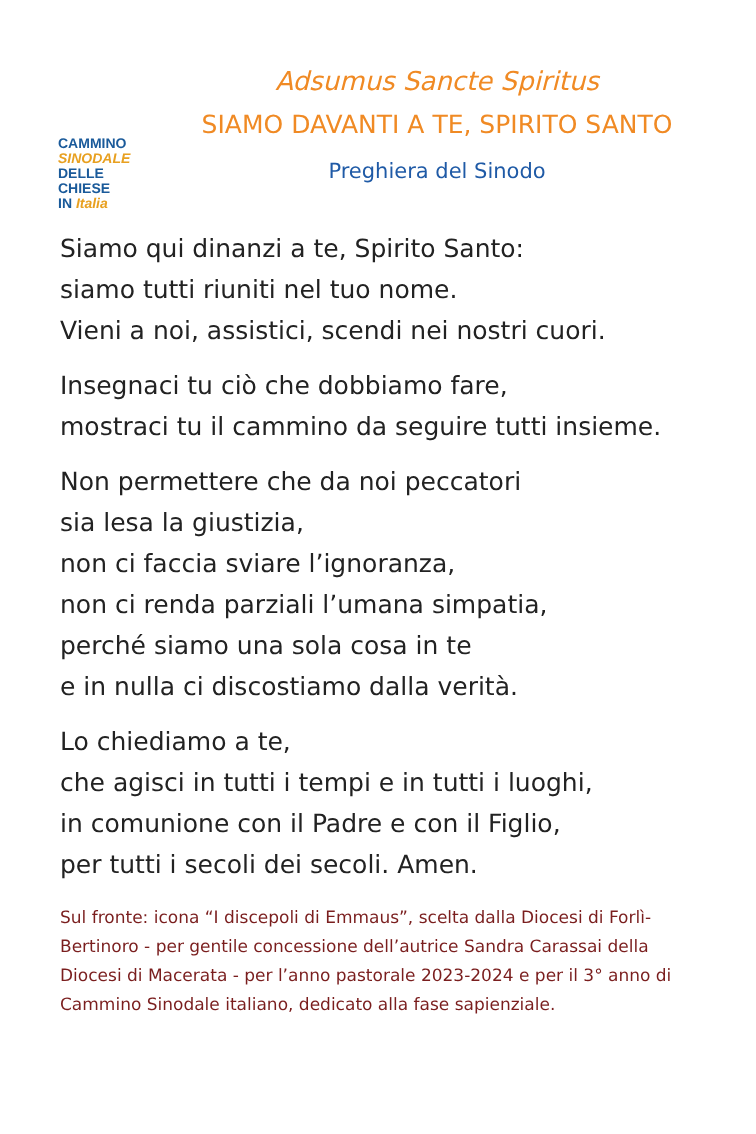CAMMINO
SINODALE
DELLE CHIESE
IN Italia
Adsumus Sancte Spiritus
SIAMO DAVANTI A TE, SPIRITO SANTO
Preghiera del Sinodo
Siamo qui dinanzi a te, Spirito Santo:
siamo tutti riuniti nel tuo nome.
Vieni a noi, assistici, scendi nei nostri cuori.
Insegnaci tu ciò che dobbiamo fare,
mostraci tu il cammino da seguire tutti insieme.
Non permettere che da noi peccatori
sia lesa la giustizia,
non ci faccia sviare l’ignoranza,
non ci renda parziali l’umana simpatia,
perché siamo una sola cosa in te
e in nulla ci discostiamo dalla verità.
Lo chiediamo a te,
che agisci in tutti i tempi e in tutti i luoghi,
in comunione con il Padre e con il Figlio,
per tutti i secoli dei secoli. Amen.
Sul fronte: icona “I discepoli di Emmaus”, scelta dalla Diocesi di Forlì-Bertinoro - per gentile concessione dell’autrice Sandra Carassai della Diocesi di Macerata - per l’anno pastorale 2023-2024 e per il 3° anno di Cammino Sinodale italiano, dedicato alla fase sapienziale.